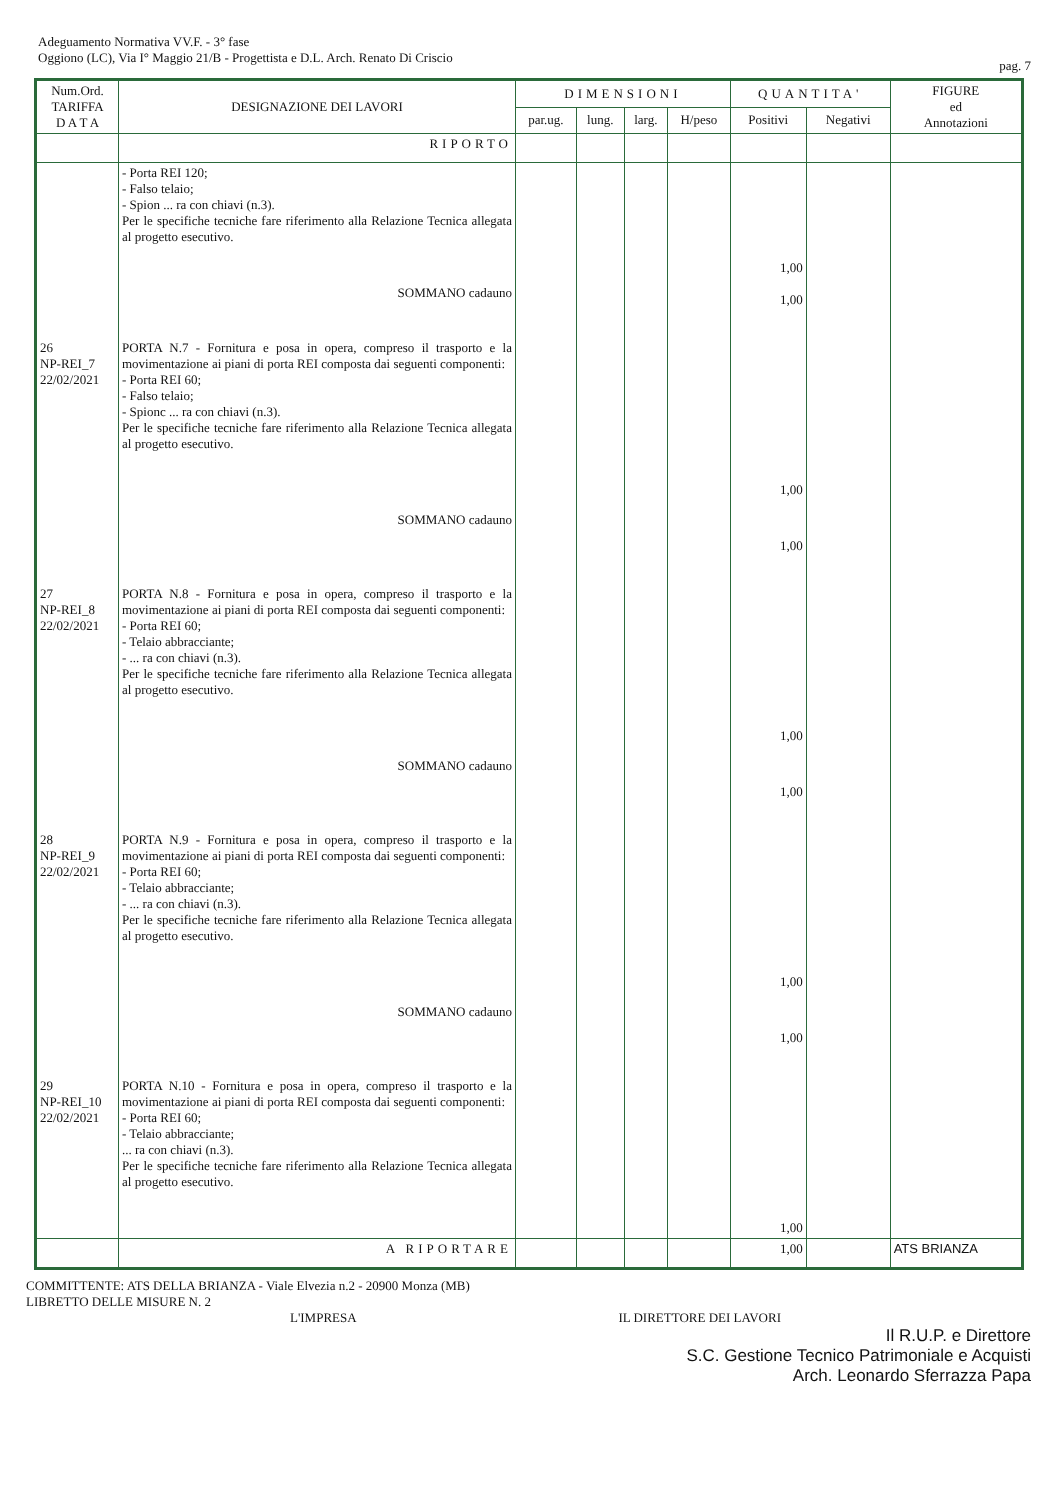Adeguamento Normativa VV.F. - 3° fase
Oggiono (LC), Via I° Maggio 21/B - Progettista e D.L. Arch. Renato Di Criscio
pag. 7
| Num.Ord. TARIFFA D A T A | DESIGNAZIONE DEI LAVORI | DIMENSIONI | | | | QUANTITA' | | FIGURE ed Annotazioni |
| --- | --- | --- | --- | --- | --- | --- | --- | --- |
| | | par.ug. | lung. | larg. | H/peso | Positivi | Negativi | |
| | RIPORTO | | | | | | | |
| | - Porta REI 120; - Falso telaio; - Spion ... ra con chiavi (n.3). Per le specifiche tecniche fare riferimento alla Relazione Tecnica allegata al progetto esecutivo. SOMMANO cadauno | | | | | 1,00 1,00 | | |
| 26 NP-REI_7 22/02/2021 | PORTA N.7 - Fornitura e posa in opera, compreso il trasporto e la movimentazione ai piani di porta REI composta dai seguenti componenti: - Porta REI 60; - Falso telaio; - Spionc ... ra con chiavi (n.3). Per le specifiche tecniche fare riferimento alla Relazione Tecnica allegata al progetto esecutivo. SOMMANO cadauno | | | | | 1,00 1,00 | | |
| 27 NP-REI_8 22/02/2021 | PORTA N.8 - Fornitura e posa in opera, compreso il trasporto e la movimentazione ai piani di porta REI composta dai seguenti componenti: - Porta REI 60; - Telaio abbracciante; - ... ra con chiavi (n.3). Per le specifiche tecniche fare riferimento alla Relazione Tecnica allegata al progetto esecutivo. SOMMANO cadauno | | | | | 1,00 1,00 | | |
| 28 NP-REI_9 22/02/2021 | PORTA N.9 - Fornitura e posa in opera, compreso il trasporto e la movimentazione ai piani di porta REI composta dai seguenti componenti: - Porta REI 60; - Telaio abbracciante; - ... ra con chiavi (n.3). Per le specifiche tecniche fare riferimento alla Relazione Tecnica allegata al progetto esecutivo. SOMMANO cadauno | | | | | 1,00 1,00 | | |
| 29 NP-REI_10 22/02/2021 | PORTA N.10 - Fornitura e posa in opera, compreso il trasporto e la movimentazione ai piani di porta REI composta dai seguenti componenti: - Porta REI 60; - Telaio abbracciante; ... ra con chiavi (n.3). Per le specifiche tecniche fare riferimento alla Relazione Tecnica allegata al progetto esecutivo. | | | | | 1,00 | | |
| | A RIPORTARE | | | | | 1,00 | | ATS BRIANZA |
COMMITTENTE: ATS DELLA BRIANZA - Viale Elvezia n.2 - 20900 Monza (MB)
LIBRETTO DELLE MISURE N. 2
L'IMPRESA IL DIRETTORE DEI LAVORI
Il R.U.P. e Direttore
S.C. Gestione Tecnico Patrimoniale e Acquisti
Arch. Leonardo Sferrazza Papa